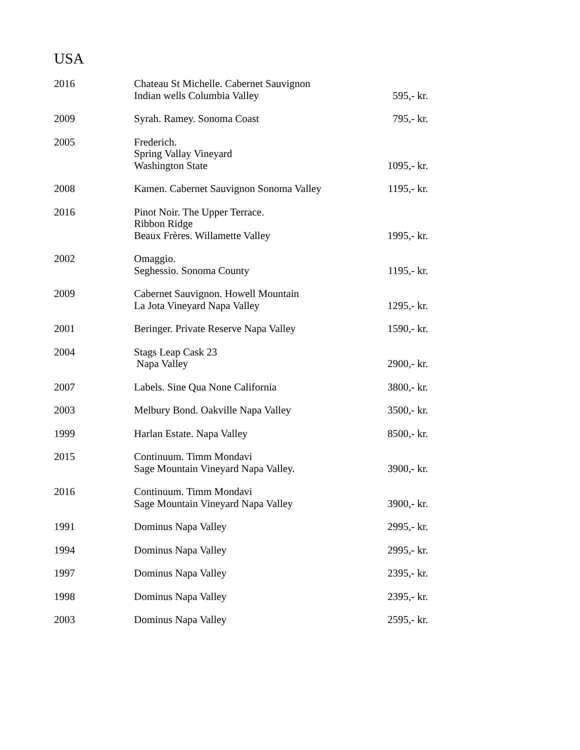USA
| 2016 | Chateau St Michelle. Cabernet Sauvignon Indian wells Columbia Valley | 595,- kr. |
| 2009 | Syrah. Ramey. Sonoma Coast | 795,- kr. |
| 2005 | Frederich. Spring Vallay Vineyard Washington State | 1095,- kr. |
| 2008 | Kamen. Cabernet Sauvignon Sonoma Valley | 1195,- kr. |
| 2016 | Pinot Noir. The Upper Terrace. Ribbon Ridge Beaux Frères. Willamette Valley | 1995,- kr. |
| 2002 | Omaggio. Seghessio. Sonoma County | 1195,- kr. |
| 2009 | Cabernet Sauvignon. Howell Mountain La Jota Vineyard Napa Valley | 1295,- kr. |
| 2001 | Beringer. Private Reserve Napa Valley | 1590,- kr. |
| 2004 | Stags Leap Cask 23 Napa Valley | 2900,- kr. |
| 2007 | Labels. Sine Qua None California | 3800,- kr. |
| 2003 | Melbury Bond. Oakville Napa Valley | 3500,- kr. |
| 1999 | Harlan Estate. Napa Valley | 8500,- kr. |
| 2015 | Continuum. Timm Mondavi Sage Mountain Vineyard Napa Valley. | 3900,- kr. |
| 2016 | Continuum. Timm Mondavi Sage Mountain Vineyard Napa Valley | 3900,- kr. |
| 1991 | Dominus Napa Valley | 2995,- kr. |
| 1994 | Dominus Napa Valley | 2995,- kr. |
| 1997 | Dominus Napa Valley | 2395,- kr. |
| 1998 | Dominus Napa Valley | 2395,- kr. |
| 2003 | Dominus Napa Valley | 2595,- kr. |